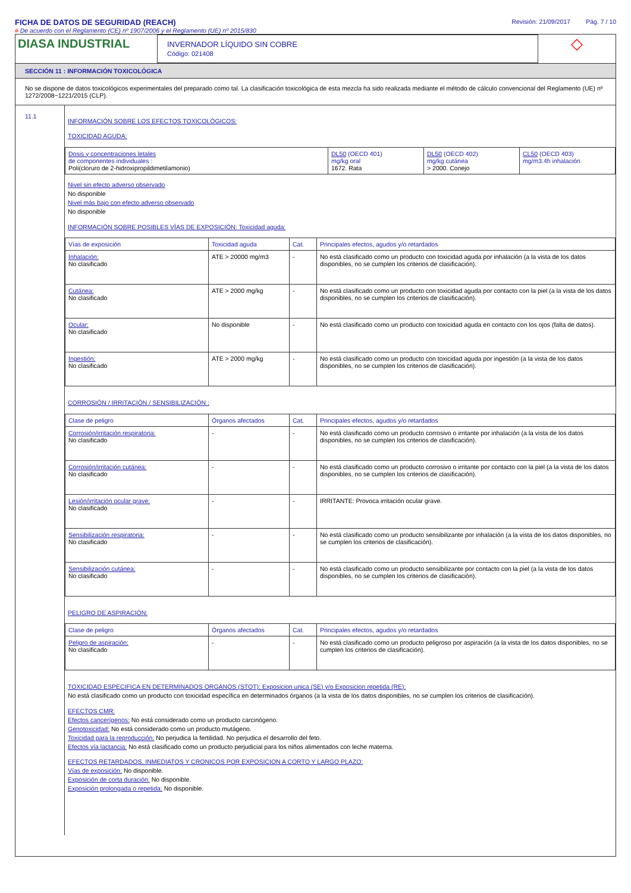FICHA DE DATOS DE SEGURIDAD (REACH)
# De acuerdo con el Reglamento (CE) nº 1907/2006 y el Reglamento (UE) nº 2015/830
Revisión: 21/09/2017 Pág. 7 / 10
DIASA INDUSTRIAL
INVERNADOR LÍQUIDO SIN COBRE
Código: 021408
◇
SECCIÓN 11 : INFORMACIÓN TOXICOLÓGICA
No se dispone de datos toxicológicos experimentales del preparado como tal. La clasificación toxicológica de esta mezcla ha sido realizada mediante el método de cálculo convencional del Reglamento (UE) nº 1272/2008~1221/2015 (CLP).
11.1
INFORMACIÓN SOBRE LOS EFECTOS TOXICOLÓGICOS:
TOXICIDAD AGUDA:
| Dosis y concentraciones letales de componentes individuales : Poli(cloruro de 2-hidroxipropildimetilamonio) | DL50 (OECD 401) mg/kg oral 1672. Rata | DL50 (OECD 402) mg/kg cutánea > 2000. Conejo | CL50 (OECD 403) mg/m3.4h inhalación |
Nivel sin efecto adverso observado
No disponible
Nivel más bajo con efecto adverso observado
No disponible
INFORMACIÓN SOBRE POSIBLES VÍAS DE EXPOSICIÓN: Toxicidad aguda:
| Vías de exposición | Toxicidad aguda | Cat. | Principales efectos, agudos y/o retardados |
| --- | --- | --- | --- |
| Inhalación: No clasificado | ATE > 20000 mg/m3 | - | No está clasificado como un producto con toxicidad aguda por inhalación (a la vista de los datos disponibles, no se cumplen los criterios de clasificación). |
| Cutánea: No clasificado | ATE > 2000 mg/kg | - | No está clasificado como un producto con toxicidad aguda por contacto con la piel (a la vista de los datos disponibles, no se cumplen los criterios de clasificación). |
| Ocular: No clasificado | No disponible | - | No está clasificado como un producto con toxicidad aguda en contacto con los ojos (falta de datos). |
| Ingestión: No clasificado | ATE > 2000 mg/kg | - | No está clasificado como un producto con toxicidad aguda por ingestión (a la vista de los datos disponibles, no se cumplen los criterios de clasificación). |
CORROSIÓN / IRRITACIÓN / SENSIBILIZACIÓN :
| Clase de peligro | Órganos afectados | Cat. | Principales efectos, agudos y/o retardados |
| --- | --- | --- | --- |
| Corrosión/irritación respiratoria: No clasificado | - | - | No está clasificado como un producto corrosivo o irritante por inhalación (a la vista de los datos disponibles, no se cumplen los criterios de clasificación). |
| Corrosión/irritación cutánea: No clasificado | - | - | No está clasificado como un producto corrosivo o irritante por contacto con la piel (a la vista de los datos disponibles, no se cumplen los criterios de clasificación). |
| Lesión/irritación ocular grave: No clasificado | - | - | IRRITANTE: Provoca irritación ocular grave. |
| Sensibilización respiratoria: No clasificado | - | - | No está clasificado como un producto sensibilizante por inhalación (a la vista de los datos disponibles, no se cumplen los criterios de clasificación). |
| Sensibilización cutánea: No clasificado | - | - | No está clasificado como un producto sensibilizante por contacto con la piel (a la vista de los datos disponibles, no se cumplen los criterios de clasificación). |
PELIGRO DE ASPIRACIÓN:
| Clase de peligro | Órganos afectados | Cat. | Principales efectos, agudos y/o retardados |
| --- | --- | --- | --- |
| Peligro de aspiración: No clasificado | - | - | No está clasificado como un producto peligroso por aspiración (a la vista de los datos disponibles, no se cumplen los criterios de clasificación). |
TOXICIDAD ESPECIFICA EN DETERMINADOS ORGANOS (STOT): Exposicion unica (SE) y/o Exposicion repetida (RE):
No está clasificado como un producto con toxicidad específica en determinados órganos (a la vista de los datos disponibles, no se cumplen los criterios de clasificación).
EFECTOS CMR:
Efectos cancerígenos: No está considerado como un producto carcinógeno.
Genotoxicidad: No está considerado como un producto mutágeno.
Toxicidad para la reproducción: No perjudica la fertilidad. No perjudica el desarrollo del feto.
Efectos vía lactancia: No está clasificado como un producto perjudicial para los niños alimentados con leche materna.
EFECTOS RETARDADOS, INMEDIATOS Y CRONICOS POR EXPOSICION A CORTO Y LARGO PLAZO:
Vías de exposición: No disponible.
Exposición de corta duración: No disponible.
Exposición prolongada o repetida: No disponible.